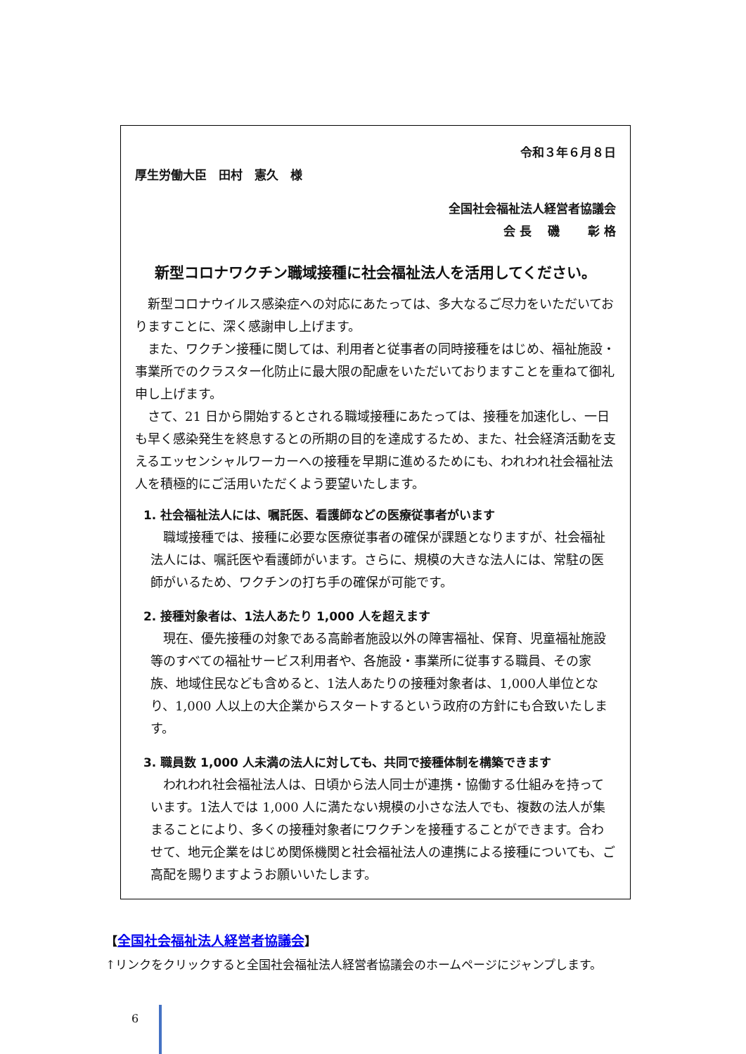令和３年６月８日
厚生労働大臣　田村　憲久　様
全国社会福祉法人経営者協議会
会 長　 磯　　 彰 格
新型コロナワクチン職域接種に社会福祉法人を活用してください。
新型コロナウイルス感染症への対応にあたっては、多大なるご尽力をいただいておりますことに、深く感謝申し上げます。
また、ワクチン接種に関しては、利用者と従事者の同時接種をはじめ、福祉施設・事業所でのクラスター化防止に最大限の配慮をいただいておりますことを重ねて御礼申し上げます。
さて、21 日から開始するとされる職域接種にあたっては、接種を加速化し、一日も早く感染発生を終息するとの所期の目的を達成するため、また、社会経済活動を支えるエッセンシャルワーカーへの接種を早期に進めるためにも、われわれ社会福祉法人を積極的にご活用いただくよう要望いたします。
1. 社会福祉法人には、嘱託医、看護師などの医療従事者がいます
職域接種では、接種に必要な医療従事者の確保が課題となりますが、社会福祉法人には、嘱託医や看護師がいます。さらに、規模の大きな法人には、常駐の医師がいるため、ワクチンの打ち手の確保が可能です。
2. 接種対象者は、1法人あたり 1,000 人を超えます
現在、優先接種の対象である高齢者施設以外の障害福祉、保育、児童福祉施設等のすべての福祉サービス利用者や、各施設・事業所に従事する職員、その家族、地域住民なども含めると、1法人あたりの接種対象者は、1,000人単位となり、1,000 人以上の大企業からスタートするという政府の方針にも合致いたします。
3. 職員数 1,000 人未満の法人に対しても、共同で接種体制を構築できます
われわれ社会福祉法人は、日頃から法人同士が連携・協働する仕組みを持っています。1法人では 1,000 人に満たない規模の小さな法人でも、複数の法人が集まることにより、多くの接種対象者にワクチンを接種することができます。合わせて、地元企業をはじめ関係機関と社会福祉法人の連携による接種についても、ご高配を賜りますようお願いいたします。
【全国社会福祉法人経営者協議会】
↑リンクをクリックすると全国社会福祉法人経営者協議会のホームページにジャンプします。
6